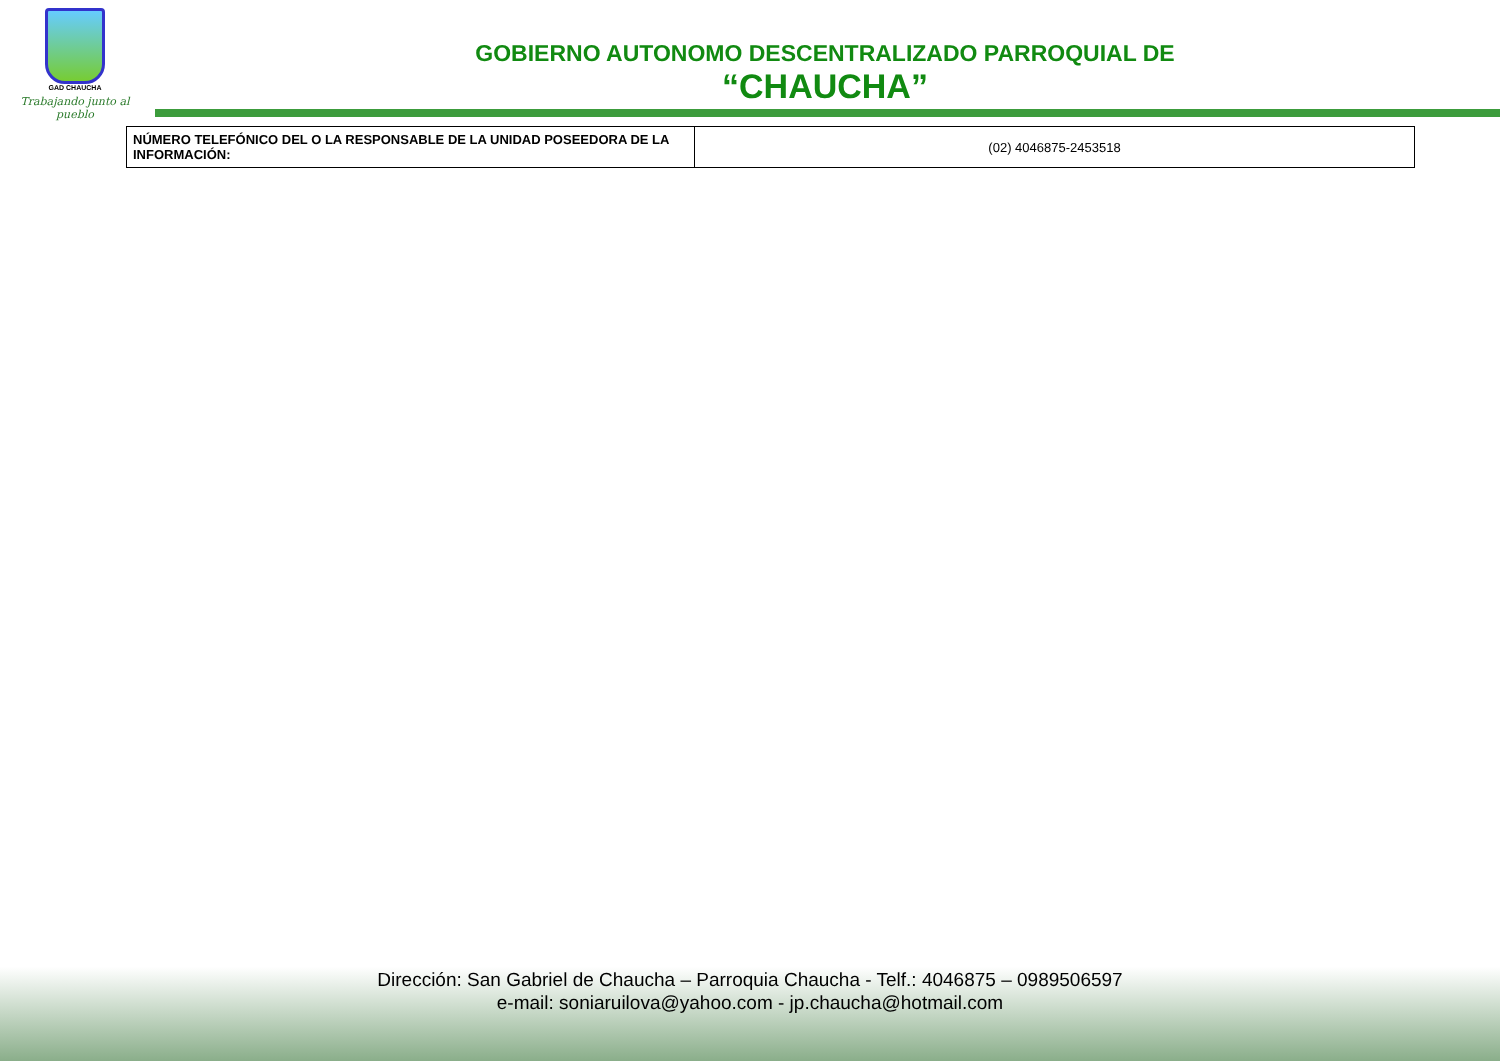GAD CHAUCHA
Trabajando junto al pueblo
GOBIERNO AUTONOMO DESCENTRALIZADO PARROQUIAL DE
“CHAUCHA”
| NÚMERO TELEFÓNICO DEL O LA RESPONSABLE DE LA UNIDAD POSEEDORA DE LA INFORMACIÓN: | (02) 4046875-2453518 |
Dirección: San Gabriel de Chaucha – Parroquia Chaucha - Telf.: 4046875 – 0989506597
e-mail: soniaruilova@yahoo.com - jp.chaucha@hotmail.com